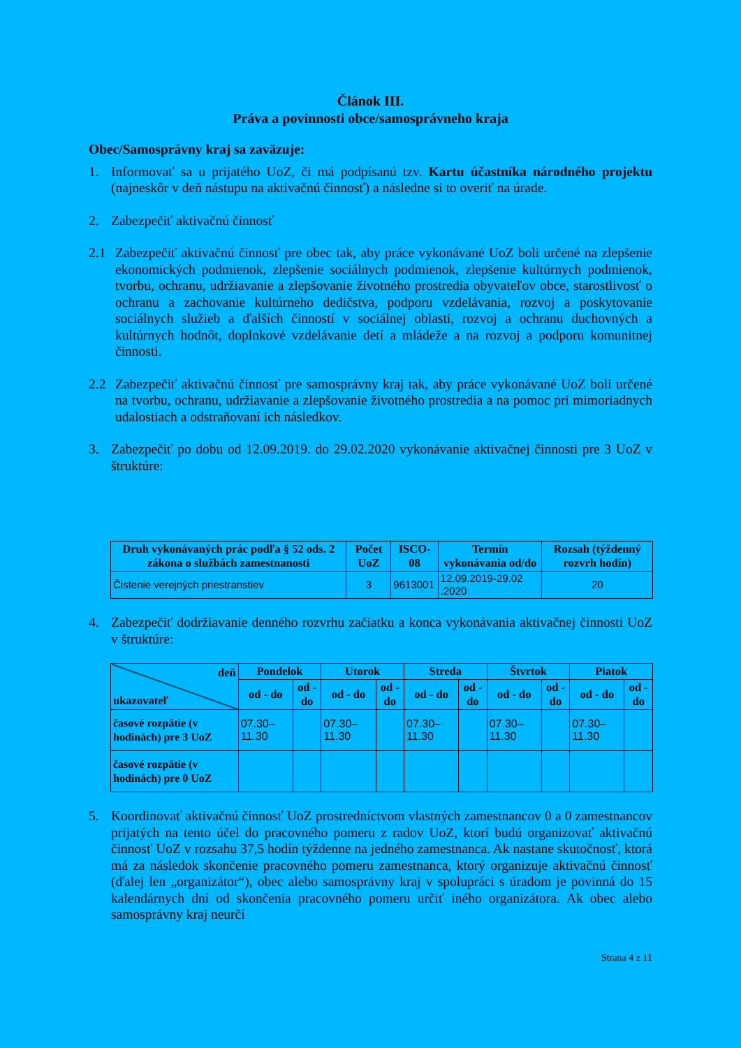Článok III.
Práva a povinnosti obce/samosprávneho kraja
Obec/Samosprávny kraj sa zaväzuje:
1. Informovať sa u prijatého UoZ, či má podpísanú tzv. Kartu účastníka národného projektu (najneskôr v deň nástupu na aktivačnú činnosť) a následne si to overiť na úrade.
2. Zabezpečiť aktivačnú činnosť
2.1 Zabezpečiť aktivačnú činnosť pre obec tak, aby práce vykonávané UoZ boli určené na zlepšenie ekonomických podmienok, zlepšenie sociálnych podmienok, zlepšenie kultúrnych podmienok, tvorbu, ochranu, udržiavanie a zlepšovanie životného prostredia obyvateľov obce, starostlivosť o ochranu a zachovanie kultúrneho dedičstva, podporu vzdelávania, rozvoj a poskytovanie sociálnych služieb a ďalších činností v sociálnej oblasti, rozvoj a ochranu duchovných a kultúrnych hodnôt, doplnkové vzdelávanie detí a mládeže a na rozvoj a podporu komunitnej činnosti.
2.2 Zabezpečiť aktivačnú činnosť pre samosprávny kraj tak, aby práce vykonávané UoZ boli určené na tvorbu, ochranu, udržiavanie a zlepšovanie životného prostredia a na pomoc pri mimoriadnych udalostiach a odstraňovaní ich následkov.
3. Zabezpečiť po dobu od 12.09.2019. do 29.02.2020 vykonávanie aktivačnej činnosti pre 3 UoZ v štruktúre:
| Druh vykonávaných prác podľa § 52 ods. 2 zákona o službách zamestnanosti | Počet UoZ | ISCO-08 | Termín vykonávania od/do | Rozsah (týždenný rozvrh hodín) |
| --- | --- | --- | --- | --- |
| Čistenie verejných priestranstiev | 3 | 9613001 | 12.09.2019-29.02 .2020 | 20 |
4. Zabezpečiť dodržiavanie denného rozvrhu začiatku a konca vykonávania aktivačnej činnosti UoZ v štruktúre:
| deň ukazovateľ | Pondelok | | Utorok | | Streda | | Štvrtok | | Piatok | |
| --- | --- | --- | --- | --- | --- | --- | --- | --- | --- | --- |
| | od - do | od - do | od - do | od - do | od - do | od - do | od - do | od - do | od - do | od - do |
| časové rozpätie (v hodinách) pre 3 UoZ | 07.30– 11.30 | | 07.30– 11.30 | | 07.30– 11.30 | | 07.30– 11.30 | | 07.30– 11.30 | |
| časové rozpätie (v hodinách) pre 0 UoZ | | | | | | | | | | |
5. Koordinovať aktivačnú činnosť UoZ prostredníctvom vlastných zamestnancov 0 a 0 zamestnancov prijatých na tento účel do pracovného pomeru z radov UoZ, ktorí budú organizovať aktivačnú činnosť UoZ v rozsahu 37,5 hodín týždenne na jedného zamestnanca. Ak nastane skutočnosť, ktorá má za následok skončenie pracovného pomeru zamestnanca, ktorý organizuje aktivačnú činnosť (ďalej len „organizátor“), obec alebo samosprávny kraj v spolupráci s úradom je povinná do 15 kalendárnych dní od skončenia pracovného pomeru určiť iného organizátora. Ak obec alebo samosprávny kraj neurčí
Strana 4 z 11